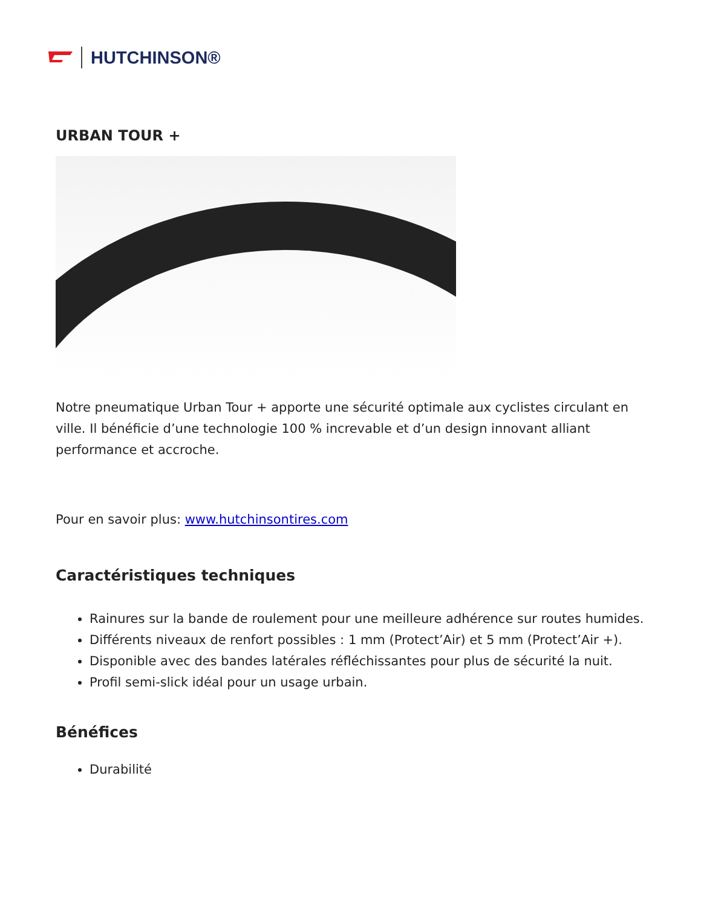HUTCHINSON®
URBAN TOUR +
Notre pneumatique Urban Tour + apporte une sécurité optimale aux cyclistes circulant en ville. Il bénéficie d’une technologie 100 % increvable et d’un design innovant alliant performance et accroche.
Pour en savoir plus: www.hutchinsontires.com
Caractéristiques techniques
Rainures sur la bande de roulement pour une meilleure adhérence sur routes humides.
Différents niveaux de renfort possibles : 1 mm (Protect’Air) et 5 mm (Protect’Air +).
Disponible avec des bandes latérales réfléchissantes pour plus de sécurité la nuit.
Profil semi-slick idéal pour un usage urbain.
Bénéfices
Durabilité